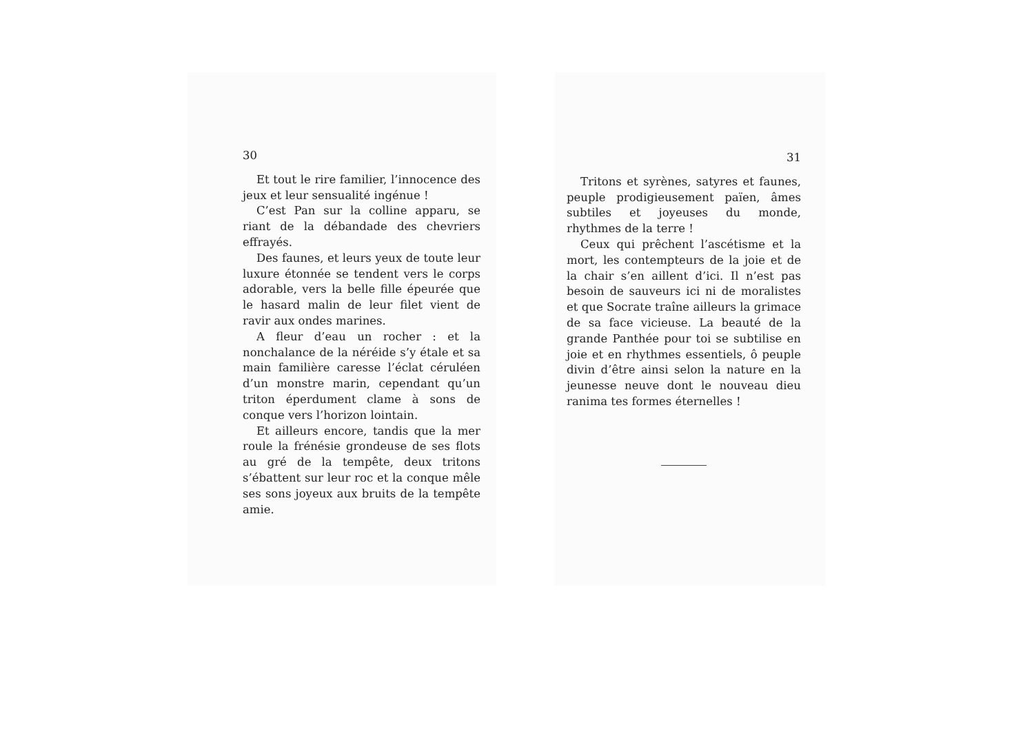30
Et tout le rire familier, l’innocence des jeux et leur sensualité ingénue !
C’est Pan sur la colline apparu, se riant de la débandade des chevriers effrayés.
Des faunes, et leurs yeux de toute leur luxure étonnée se tendent vers le corps adorable, vers la belle fille épeurée que le hasard malin de leur filet vient de ravir aux ondes marines.
A fleur d’eau un rocher : et la nonchalance de la néréide s’y étale et sa main familière caresse l’éclat céruléen d’un monstre marin, cependant qu’un triton éperdument clame à sons de conque vers l’horizon lointain.
Et ailleurs encore, tandis que la mer roule la frénésie grondeuse de ses flots au gré de la tempête, deux tritons s’ébattent sur leur roc et la conque mêle ses sons joyeux aux bruits de la tempête amie.
31
Tritons et syrènes, satyres et faunes, peuple prodigieusement païen, âmes subtiles et joyeuses du monde, rhythmes de la terre !
Ceux qui prêchent l’ascétisme et la mort, les contempteurs de la joie et de la chair s’en aillent d’ici. Il n’est pas besoin de sauveurs ici ni de moralistes et que Socrate traîne ailleurs la grimace de sa face vicieuse. La beauté de la grande Panthée pour toi se subtilise en joie et en rhythmes essentiels, ô peuple divin d’être ainsi selon la nature en la jeunesse neuve dont le nouveau dieu ranima tes formes éternelles !